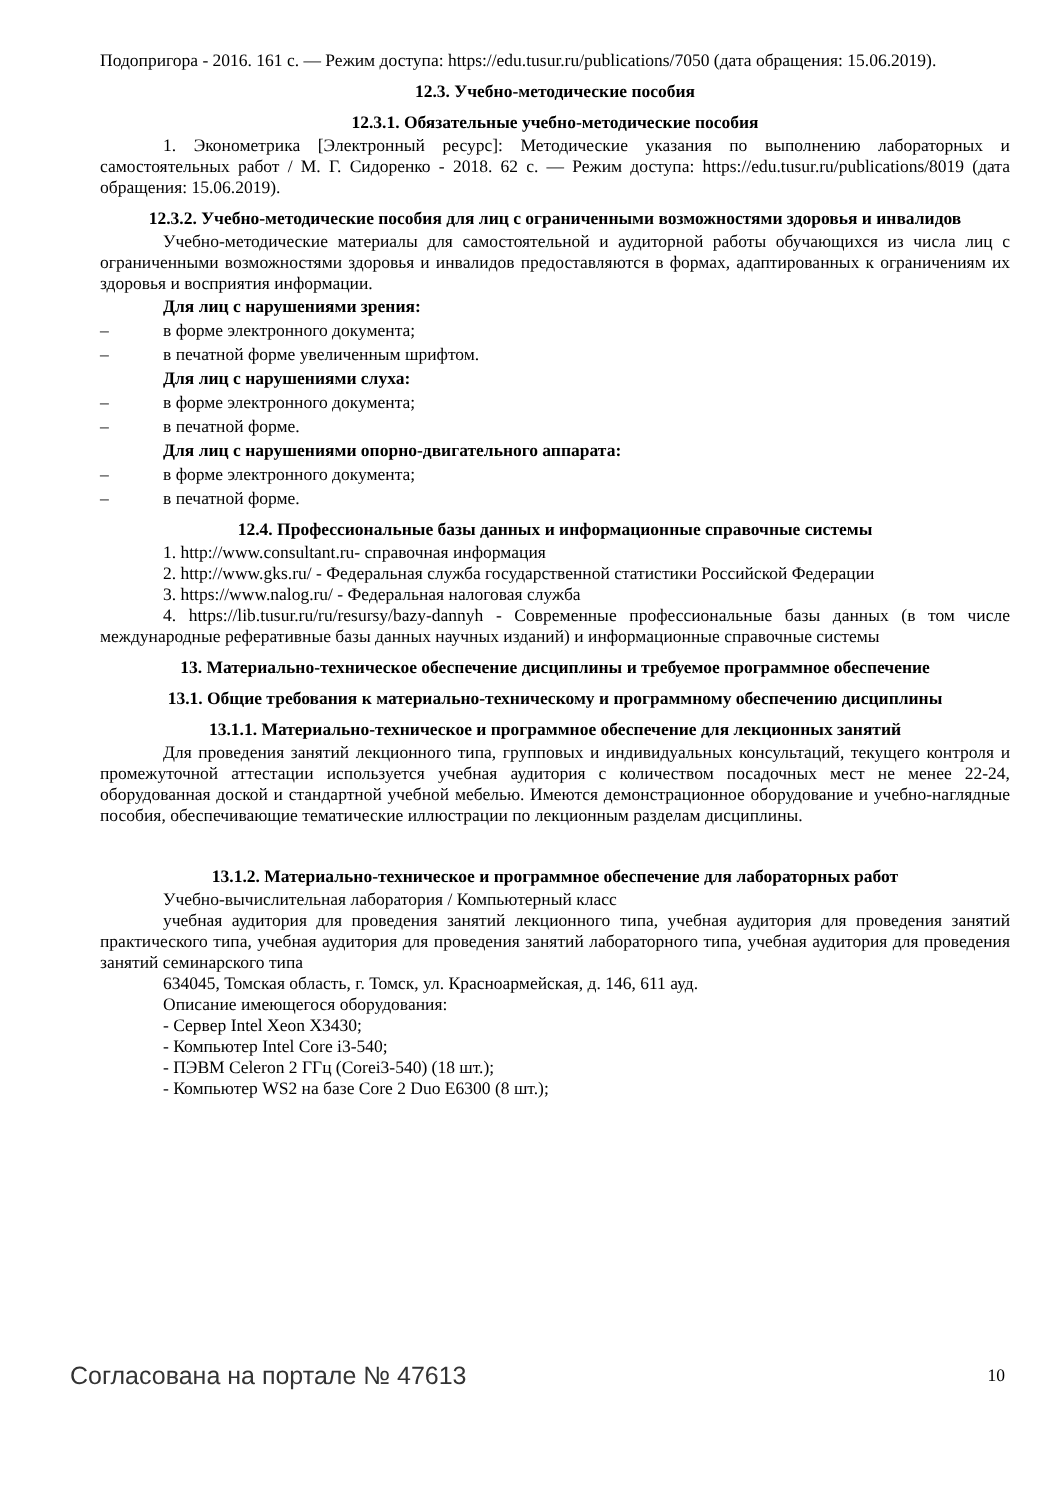Подопригора - 2016. 161 с. — Режим доступа: https://edu.tusur.ru/publications/7050 (дата обращения: 15.06.2019).
12.3. Учебно-методические пособия
12.3.1. Обязательные учебно-методические пособия
1. Эконометрика [Электронный ресурс]: Методические указания по выполнению лабораторных и самостоятельных работ / М. Г. Сидоренко - 2018. 62 с. — Режим доступа: https://edu.tusur.ru/publications/8019 (дата обращения: 15.06.2019).
12.3.2. Учебно-методические пособия для лиц с ограниченными возможностями здоровья и инвалидов
Учебно-методические материалы для самостоятельной и аудиторной работы обучающихся из числа лиц с ограниченными возможностями здоровья и инвалидов предоставляются в формах, адаптированных к ограничениям их здоровья и восприятия информации.
Для лиц с нарушениями зрения:
– в форме электронного документа;
– в печатной форме увеличенным шрифтом.
Для лиц с нарушениями слуха:
– в форме электронного документа;
– в печатной форме.
Для лиц с нарушениями опорно-двигательного аппарата:
– в форме электронного документа;
– в печатной форме.
12.4. Профессиональные базы данных и информационные справочные системы
1. http://www.consultant.ru- справочная информация
2. http://www.gks.ru/ - Федеральная служба государственной статистики Российской Федерации
3. https://www.nalog.ru/ - Федеральная налоговая служба
4. https://lib.tusur.ru/ru/resursy/bazy-dannyh - Современные профессиональные базы данных (в том числе международные реферативные базы данных научных изданий) и информационные справочные системы
13. Материально-техническое обеспечение дисциплины и требуемое программное обеспечение
13.1. Общие требования к материально-техническому и программному обеспечению дисциплины
13.1.1. Материально-техническое и программное обеспечение для лекционных занятий
Для проведения занятий лекционного типа, групповых и индивидуальных консультаций, текущего контроля и промежуточной аттестации используется учебная аудитория с количеством посадочных мест не менее 22-24, оборудованная доской и стандартной учебной мебелью. Имеются демонстрационное оборудование и учебно-наглядные пособия, обеспечивающие тематические иллюстрации по лекционным разделам дисциплины.
13.1.2. Материально-техническое и программное обеспечение для лабораторных работ
Учебно-вычислительная лаборатория / Компьютерный класс
учебная аудитория для проведения занятий лекционного типа, учебная аудитория для проведения занятий практического типа, учебная аудитория для проведения занятий лабораторного типа, учебная аудитория для проведения занятий семинарского типа
634045, Томская область, г. Томск, ул. Красноармейская, д. 146, 611 ауд.
Описание имеющегося оборудования:
- Сервер Intel Xeon X3430;
- Компьютер Intel Core i3-540;
- ПЭВМ Celeron 2 ГГц (Corei3-540) (18 шт.);
- Компьютер WS2 на базе Core 2 Duo E6300 (8 шт.);
Согласована на портале № 47613 10